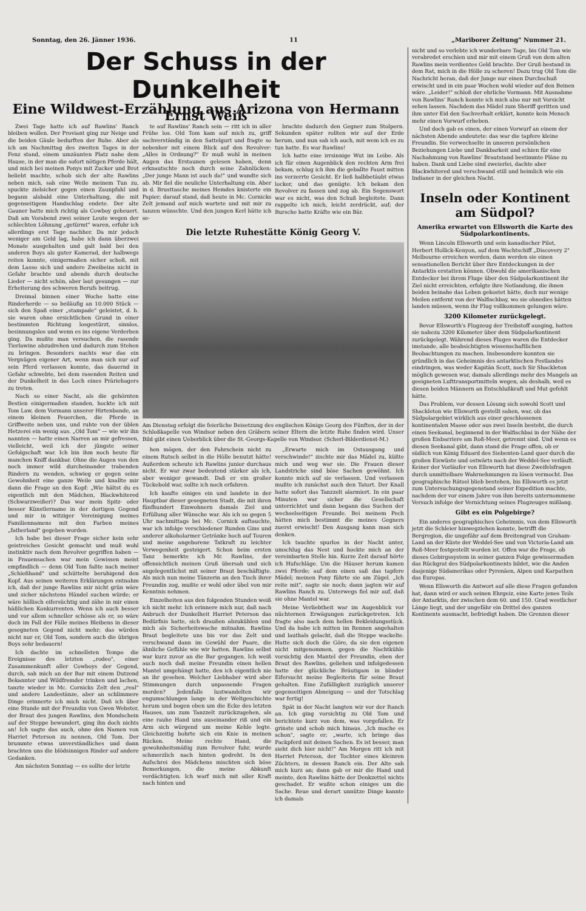Sonntag, den 26. Jänner 1936. 11 „Mariborer Zeitung" Nummer 21.
Der Schuss in der Dunkelheit
Eine Wildwest-Erzählung aus Arizona von Hermann Ernst Weiß
Zwei Tage hatte ich auf Rawlins' Ranch bleiben wollen. Der Proviant ging zur Neige und die beiden Gäule bedurften der Ruhe. Aber als ich am Nachmittag des zweiten Tages in der Fenz stand, einem umzäunten Platz nahe dem Hause, in der man die sofort nötigen Pferde hält, und mich bei meinen Ponys mit Zucker und Brot beliebt machte, schob sich der alte Rawlins neben mich, sah eine Weile meinem Tun zu, spuckte zielsicher gegen einen Zaunpfahl und begann alsbald eine Unterhaltung, die mit gegenseitigem Handschlag endete. Der alte Gauner hatte mich richtig als Cowboy geheuert. Daß am Vorabend zwei seiner Leute wegen der schlechten Löhnung „getürmt" waren, erfuhr ich allerdings erst Tage nachher. Da mir jedoch weniger am Geld lag, habe ich dann überzwei Monate ausgehalten und galt bald bei den anderen Boys als guter Kamerad, der halbwegs reiten konnte, einigermaßen sicher schoß, mit dem Lasso sich und andere Zweibeins nicht in Gefahr brachte und abends durch deutsche Lieder — nicht schön, aber laut gesungen — zur Erheiterung des schweren Berufs beitrug.
Dreimal binnen einer Woche hatte eine Rinderherde — so beiläufig an 10.000 Stück — sich den Spaß einer „stampade" geleistet, d. h. sie waren ohne ersichtlichen Grund in einer bestimmten Richtung losgestürzt, sinnlos, besinnungslos und wenn es ins eigene Verderben ging. Da mußte man versuchen, die rasende Tierlawine abzudrehen und dadurch zum Stehen zu bringen. Besonders nachts war das ein Vergnügen eigener Art, wenn man sich nur auf sein Pferd verlassen konnte, das dauernd in Gefahr schwebte, bei dem rasenden Reiten und der Dunkelheit in das Loch eines Präriehagers zu treten.
Nach so einer Nacht, als die gehörnten Bestien einigermaßen standen, hockte ich mit Tom Law, dem Vormann unserer Hirtenbande, an einem kleinen Feuerchen, die Pferde in Griffweite neben uns, und ruhte von der üblen Hetzerei ein wenig aus. „Old Tom" — wie wir ihn nannten — hatte einen Narren an mir gefressen, vielleicht, weil ich der jüngste seiner Gefolgschaft war. Ich bin ihm noch heute für manchen Kniff dankbar. Ohne die Augen von den noch immer wild durcheinander trabenden Rindern zu wenden, schwieg er gegen seine Gewohnheit eine ganze Weile und knallte mir dann die Frage an den Kopf: „Wie hältst du es eigentlich mit den Mädchen, Blackwhitered (Schwarzweißer)? Das war mein Spitz- oder besser Künstlername in der dortigen Gegend und mir in witziger Vereinigung meines Familiennamens mit den Farben meines „fatherland" gegeben worden.
Ich habe bei dieser Frage sicher kein sehr geistreiches Gesicht gemacht und muß wohl instinktiv nach dem Revolver gegriffen haben — in Frauensachen war mein Gewissen meist empfindlich — denn Old Tom faßte nach meiner „Schießhand" und schüttelte beruhigend den Kopf. Aus seinen weiteren Erklärungen entnahm ich, daß der junge Rawlins mir nicht grün wäre und sicher nächstens Händel suchen würde; er wäre höllisch eifersüchtig und zähe in mir einen häßlichen Konkurrenten. Wenn ich auch besser und vor allem schneller schösse als er, so wäre doch im Fall der Fälle meines Bleibens in dieser gesegneten Gegend nicht mehr; das würden nicht nur er, Old Tom, sondern auch die übrigen Boys sehr bedauern!
Ich dachte im schnellsten Tempo die Ereignisse des letzten „rodeo", einer Zusammenkunft aller Cowboys der Gegend, durch, sah mich an der Bar mit einem Dutzend Bekannter und Wildfremder trinken und lachen, tanzte wieder in Mc. Cornicks Zelt den „real" und andere Landestänze, aber an schlimmere Dinge erinnerte ich mich nicht. Daß ich über eine Stunde mit der Freundin von Gwen Webster, der Braut des jungen Rawlins, den Mondschein auf der Steppe bewundert, ging ihn doch nichts an! Ich sagte das auch, ohne den Namen von Harriet Peterson zu nennen, Old Tom. Der brummte etwas unverständliches und dann brachten uns die blödsinnigen Rinder auf andere Gedanken.
Am nächsten Sonntag — es sollte der letzte
te auf Rawlins' Ranch sein — ritt ich in aller Frühe los. Old Tom kam auf mich zu, griff sachverständig in den Sattelgurt und fragte so nebenher mit einem Blick auf den Revolver: „Alles in Ordnung?" Er muß wohl in meinen Augen das Erstaunen gelesen haben, denn erknautschte noch durch seine Zahnlücken: „Der junge Mann ist auch da!" und wandte sich ab. Mir fiel die neuliche Unterhaltung ein. Aber in d. Brusttasche meines Hemdes knisterte ein Papier; darauf stand, daß heute in Mc. Cornicks Zelt jemand auf mich wartete und mit mir zu tanzen wünschte. Und den jungen Kerl hätte ich se-
brachte dadurch den Gegner zum Stolpern. Sekunden später rollten wir auf der Erde herum, und nun sah ich auch, mit wem ich es zu tun hatte. Es war Rawlins!
Ich hatte eine irrsinnige Wut im Leibe. Als ich für einen Augenblick den rechten Arm frei bekam, schlug ich ihm die geballte Faust mitten ins verzerrte Gesicht. Er ließ halbbetäubt etwas locker, und das genügte. Ich bekam den Revolver zu fassen und zog ab. Ein Segenswort war es nicht, was den Schuß begleitete. Dann rappelte ich mich, leicht zerdrückt, auf; der Bursche hatte Kräfte wie ein Bär.
Die letzte Ruhestätte König Georg V.
Am Dienstag erfolgt die feierliche Beisetzung des englischen Königs Georg des Fünften, der in der Schloßkapelle von Windsor neben den Gräbern seiner Eltern die letzte Ruhe finden wird. Unser Bild gibt einen Ueberblick über die St.-Georgs-Kapelle von Windsor. (Scherl-Bilderdienst-M.)
hen mögen, der den Fahrschein nicht zu einem Rutsch selbst in die Hölle benutzt hätte! Außerdem scheute ich Rawlins junior durchaus nicht. Er war zwar bedeutend stärker als ich, aber weniger gewandt. Daß er ein großer Tückebold war, sollte ich noch erfahren.
Ich kaufte einiges ein und landete in der Hauptbar dieser gesegneten Stadt, die mit ihren fünfhundert Einwohnern damals Ziel und Erfüllung aller Wünsche war. Als ich so gegen 5 Uhr nachmittags bei Mc. Cornick auftauchte, war ich infolge verschiedener Runden Gins und anderer alkoholarmer Getränke hoch auf Touren und meine angeborene Tatkraft zu leichter Verwegenheit gesteigert. Schon beim ersten Tanz bemerkte ich Mr. Rawlins, der offensichtlich meinen Gruß übersah und sich angelegentlichst mit seiner Braut beschäftigte. Als mich nun meine Tänzerin an den Tisch ihrer Freundin zog, mußte er wohl oder übel von mir Kenntnis nehmen.
Einzelheiten aus den folgenden Stunden weiß ich nicht mehr. Ich erinnere mich nur, daß nach Anbruch der Dunkelheit Harriet Peterson das Bedürfnis hatte, sich draußen abzukühlen und mich als Sicherheitswache mitnahm. Rawlins Braut begleitete uns bis vor das Zelt und verschwand dann im Gewühl der Paare, die ähnliche Gefühle wie wir hatten. Rawlins selbst war kurz zuvor an die Bar gegangen. Ich weiß auch noch daß meine Freundin einen hellen Mantel umgehängt hatte, den ich eigentlich nie an ihr gesehen. Welcher Liebhaber wird aber Stimmungen durch unpassende Fragen morden? Jedenfalls lustwandelten wir engumschlungen lange in der Weltgeschichte herum und bogen eben um die Ecke des letzten Hauses, um zum Tanzzelt zurückzugehen, als eine rauhe Hand uns auseinander riß und ein Arm sich würgend um meine Kehle legte. Gleichzeitig bohrte sich ein Knie in meinen Rücken. Meine rechte Hand, die gewohnheitsmäßig zum Revolver fuhr, wurde schmerzlich nach hinten gedreht. In den Aufschrei des Mädchens mischten sich böse Bemerkungen, die meine Abkunft verdächtigten. Ich warf mich mit aller Kraft nach hinten und
„Erwarte mich im Ostausgang und verschwinde!" zischte mir das Mädel zu, küßte mich und weg war sie. Die Frauen dieser Landstriche sind böse Sachen gewöhnt. Ich konnte mich auf sie verlassen. Und verlassen mußte ich zunächst auch den Tatort. Der Knall hatte sofort das Tanzzelt alarmiert. In ein paar Minuten war sicher die Gesellschaft unterrichtet und dann begann das Suchen der wechselseitigen Freunde. Bei meinem Pech hätten mich bestimmt die meines Gegners zuerst erwischt! Den Ausgang kann man sich denken.
Ich tauchte spurlos in der Nacht unter, umschlug das Nest und hockte mich an der vereinbarten Stelle hin. Kurze Zeit darauf hörte ich Hufschläge. Um die Häuser herum kamen zwei Pferde; auf dem einen saß das tapfere Mädel; meinen Pony führte sie am Zügel. „Ich reite mit", sagte sie noch; dann jagten wir auf Rawlins Ranch zu. Unterwegs fiel mir auf, daß sie ohne Mantel war.
Meine Verliebtheit war im Augenblick vor nüchternen Erwägungen zurückgetreten. Ich fragte also nach dem hellen Bekleidungsstück. Und da habe ich mitten im Rennen angehalten und lauthals gelacht, daß die Steppe wackelte. Hatte sich doch die Göre, da sie den eigenen nicht mitgenommen, gegen die Nachtkühle vorsichtig den Mantel der Freundin, eben der Braut des Rawlins, geliehen und infolgedessen hatte der glückliche Bräutigam in blinder Eifersucht meine Begleiterin für seine Braut gehalten. Eine Zufälligkeit zuzüglich unserer gegenseitigen Abneigung — und der Totschlag war fertig!
Spät in der Nacht langten wir vor der Ranch an. Ich ging vorsichtig zu Old Tom und berichtete kurz von dem, was vorgefallen. Er grinste und schob mich hinaus. „Ich mache es schon", sagte er; „warte, ich bringe das Packpferd mit deinen Sachen. Es ist besser, man sieht dich hier nicht!" Am Morgen ritt ich mit Harriet Peterson, der Tochter eines kleinren Züchters, in dessen Ranch ein. Der Alte sah mich kurz an; dann gab er mir die Hand und meinte, den Rawlins hätte der Denkzettel nichts geschadet. Er wußte schon einiges um die Sache. Reue und derart unnütze Dinge kannte ich damals
nicht und so verlebte ich wunderbare Tage, bis Old Tom wie verabredet erschien und mir mit einem Gruß von dem alten Rawlins mein verdientes Geld brachte. Der Gruß bestand in dem Rat, mich in die Hölle zu scheren! Dazu trug Old Tom die Nachricht heran, daß der Junge nur einen Durchschuß erwischt und in ein paar Wochen wohl wieder auf den Beinen wäre. „Leider!" schloß der ehrliche Vormann. Mit Ausnahme von Rawlins' Ranch konnte ich mich also nur mit Vorsicht sehen lassen. Nachdem das Mädel zum Sheriff geritten und ihm unter Eid den Sachverhalt erklärt, konnte kein Mensch mehr einen Vorwurf erheben.
Und doch gab es einen, der einen Vorwurf an einem der nächsten Abende andeutete: das war die tapfere kleine Freundin. Sie verwechselte in unseren persönlichen Beziehungen Liebe und Dankbarkeit und schien für eine Nachahmung von Rawlins' Brautstand bestimmte Pläne zu haben. Dank und Liebe sind zweierlei, dachte aber Blackwhitered und verschwand still und heimlich wie ein Indianer in der gleichen Nacht.
Inseln oder Kontinent am Südpol?
Amerika erwartet von Ellsworth die Karte des Südpolarkontinents.
Wenn Lincoln Ellsworth und sein kanadischer Pilot, Herbert Hollick-Kenyon, auf dem Wachtschiff „Discovery 2" Melbourne erreichen werden, dann werden sie einen sensationellen Bericht über ihre Entdeckungen in der Antarktis erstatten können. Obwohl die amerikanischen Entdecker bei ihrem Fluge über den Südpolarkontinent ihr Ziel nicht erreichten, erfolgte ihre Notlandung, die ihnen beiden beinahe das Leben gekostet hätte, doch nur wenige Meilen entfernt von der Walfischbay, wo sie ohnedies hätten landen müssen, wenn ihr Flug vollkommen gelungen wäre.
3200 Kilometer zurückgelegt.
Bevor Ellsworth's Flugzeug der Treibstoff ausging, hatten sie nahezu 3200 Kilometer über dem Südpolarkontinent zurückgelegt. Während dieses Fluges waren die Entdecker imstande, alle beabsichtigten wissenschaftlichen Beobachtungen zu machen. Insbesondere konnten sie gründlich in das Geheimnis des antarktischen Festlandes eindringen, was weder Kapitän Scott, noch Sir Shackleton möglich gewesen war, damals allerdings mehr des Mangels an geeigneten Lufttransportmitteln wegen, als deshalb, weil es diesen beiden Männern an Entschlußkraft und Mut gefehlt hätte.
Das Problem, vor dessen Lösung sich sowohl Scott und Shackleton wie Ellsworth gestellt sahen, war, ob das Südpolargebiet wirklich aus einer geschlossenen kontinentalen Masse oder aus zwei Inseln besteht, die durch einen Seekanal, beginnend in der Walfischbai in der Nähe der großen Eisbarriere am Roß-Meer, getrennt sind. Und wenn es diesen Seekanal gibt, dann stand die Frage offen, ob er südlich von König Eduard des Siebenten-Land quer durch die großen Eiswüste und ostwärts nach der Weddel-See verläuft. Keiner der Vorläufer von Ellsworth hat diese Zweifelsfragen durch unmittelbare Wahrnehmungen zu lösen vermocht. Das geographische Rätsel blieb bestehen, bis Ellsworth es jetzt zum Untersuchungsgegenstand seiner Expedition machte, nachdem der vor einem Jahre von ihm bereits unternommene Versuch infolge der Vernichtung seines Flugzeuges mißlang.
Gibt es ein Polgebirge?
Ein anderes geographisches Geheimnis, von dem Ellsworth jetzt die Schleier hinwegziehen konnte, betrifft die Bergregion, die ungefähr auf dem Breitengrad von Graham-Land an der Küste der Weddel-See und von Victoria-Land am Roß-Meer festgestellt worden ist. Offen war die Frage, ob dieses Gebirgssystem in seiner ganzen Folge gewissermaßen das Rückgrat des Südpolarkontinents bildet, wie die Anden dasjenige Südamerikas oder Pyrenäen, Alpen und Karpathen das Europas.
Wenn Ellsworth die Antwort auf alle diese Fragen gefunden hat, dann wird er auch seinen Ehrgeiz, eine Karte jenes Teils der Antarktis, der zwischen dem 60. und 150. Grad westlicher Länge liegt, und der ungefähr ein Drittel des ganzen Kontinents ausmacht, befriedigt haben. Die Grenzen dieser